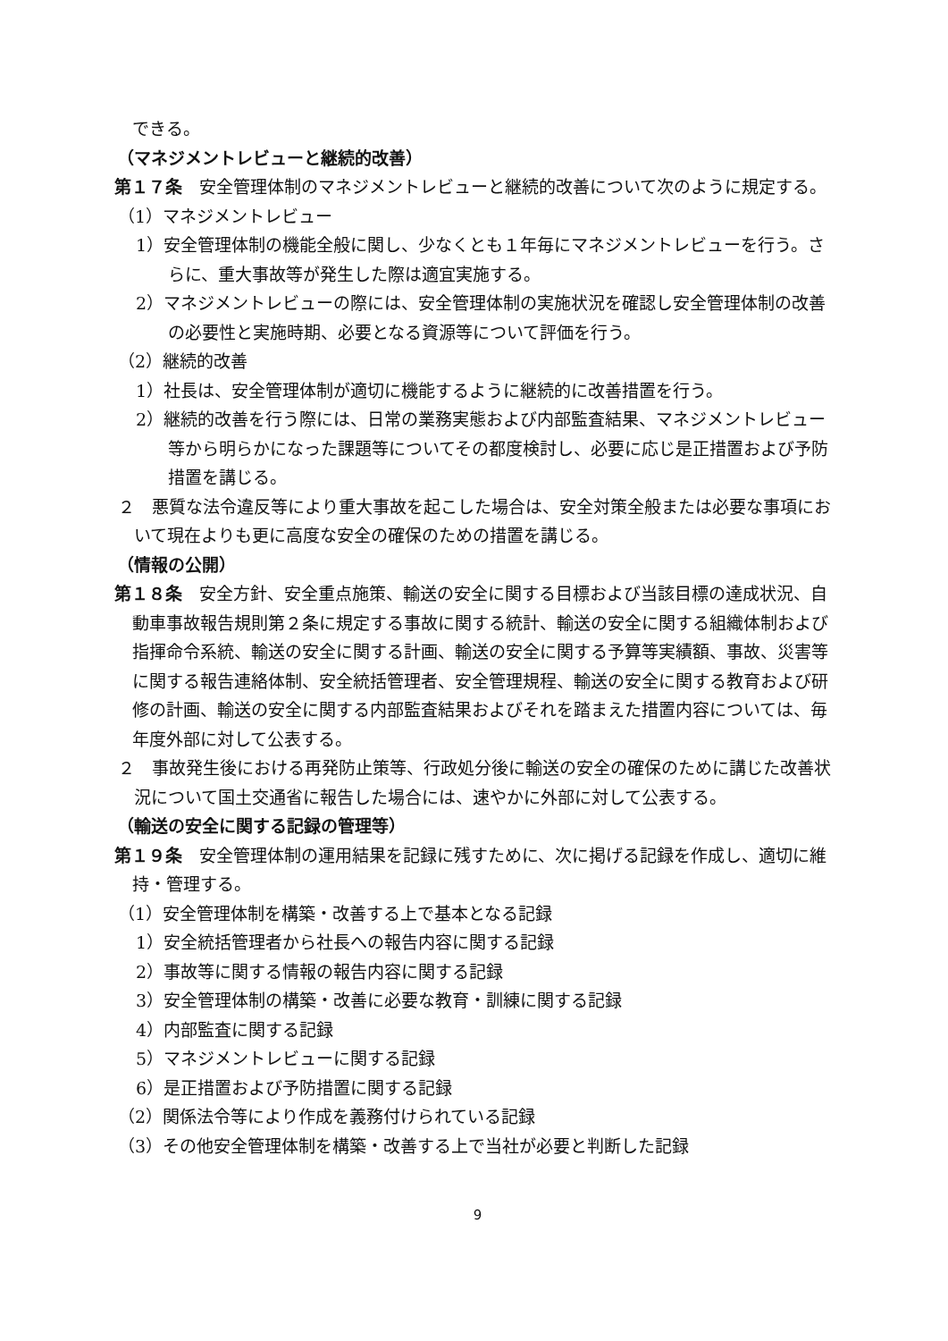できる。
（マネジメントレビューと継続的改善）
第１７条　安全管理体制のマネジメントレビューと継続的改善について次のように規定する。
（1）マネジメントレビュー
1）安全管理体制の機能全般に関し、少なくとも１年毎にマネジメントレビューを行う。さらに、重大事故等が発生した際は適宜実施する。
2）マネジメントレビューの際には、安全管理体制の実施状況を確認し安全管理体制の改善の必要性と実施時期、必要となる資源等について評価を行う。
（2）継続的改善
1）社長は、安全管理体制が適切に機能するように継続的に改善措置を行う。
2）継続的改善を行う際には、日常の業務実態および内部監査結果、マネジメントレビュー等から明らかになった課題等についてその都度検討し、必要に応じ是正措置および予防措置を講じる。
２　悪質な法令違反等により重大事故を起こした場合は、安全対策全般または必要な事項において現在よりも更に高度な安全の確保のための措置を講じる。
（情報の公開）
第１８条　安全方針、安全重点施策、輸送の安全に関する目標および当該目標の達成状況、自動車事故報告規則第２条に規定する事故に関する統計、輸送の安全に関する組織体制および指揮命令系統、輸送の安全に関する計画、輸送の安全に関する予算等実績額、事故、災害等に関する報告連絡体制、安全統括管理者、安全管理規程、輸送の安全に関する教育および研修の計画、輸送の安全に関する内部監査結果およびそれを踏まえた措置内容については、毎年度外部に対して公表する。
２　事故発生後における再発防止策等、行政処分後に輸送の安全の確保のために講じた改善状況について国土交通省に報告した場合には、速やかに外部に対して公表する。
（輸送の安全に関する記録の管理等）
第１９条　安全管理体制の運用結果を記録に残すために、次に掲げる記録を作成し、適切に維持・管理する。
（1）安全管理体制を構築・改善する上で基本となる記録
1）安全統括管理者から社長への報告内容に関する記録
2）事故等に関する情報の報告内容に関する記録
3）安全管理体制の構築・改善に必要な教育・訓練に関する記録
4）内部監査に関する記録
5）マネジメントレビューに関する記録
6）是正措置および予防措置に関する記録
（2）関係法令等により作成を義務付けられている記録
（3）その他安全管理体制を構築・改善する上で当社が必要と判断した記録
9